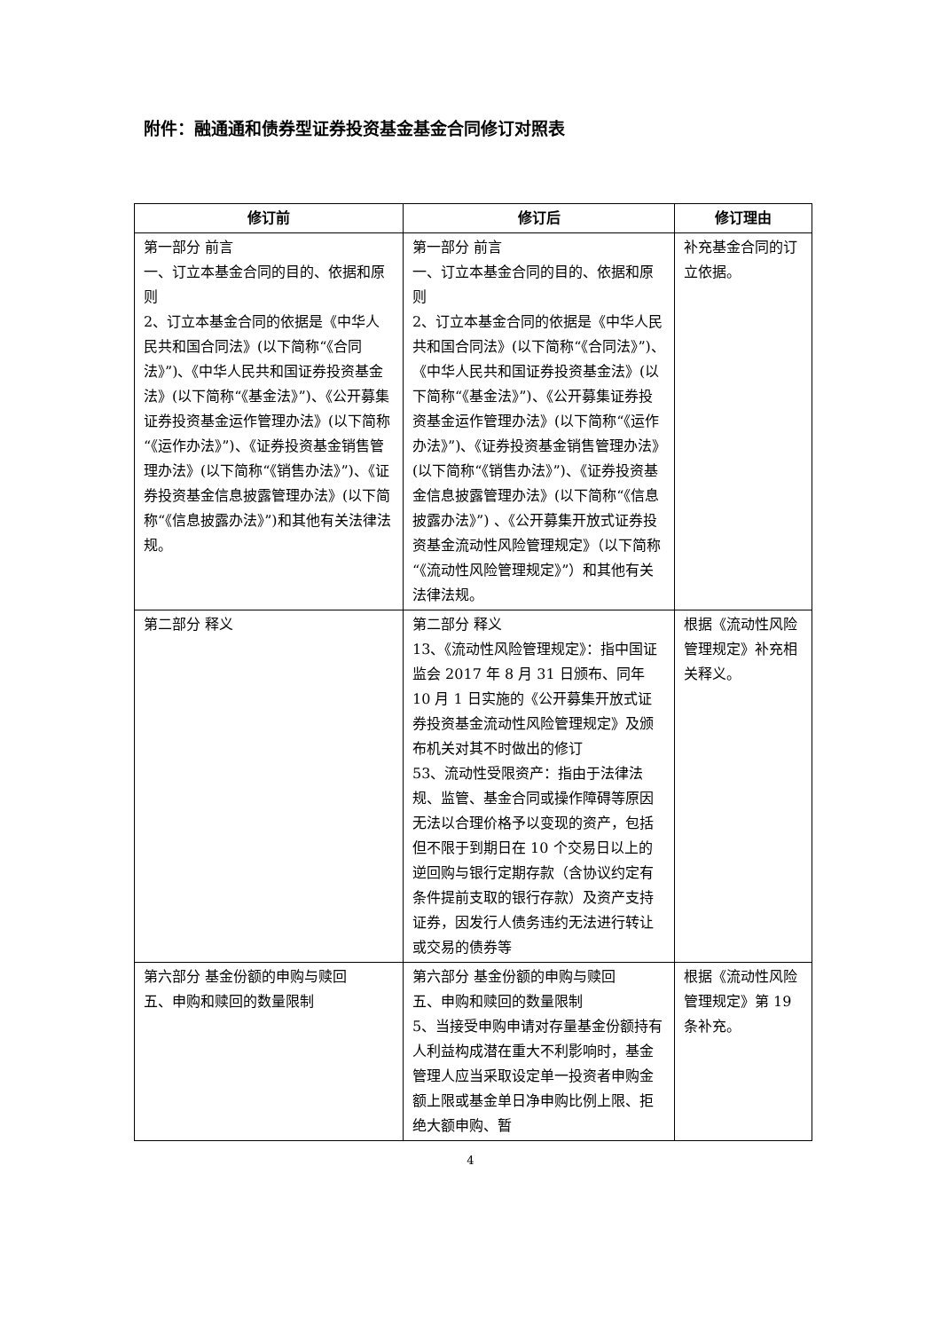附件：融通通和债券型证券投资基金基金合同修订对照表
| 修订前 | 修订后 | 修订理由 |
| --- | --- | --- |
| 第一部分 前言 一、订立本基金合同的目的、依据和原则 2、订立本基金合同的依据是《中华人民共和国合同法》(以下简称“《合同法》”)、《中华人民共和国证券投资基金法》(以下简称“《基金法》”)、《公开募集证券投资基金运作管理办法》(以下简称“《运作办法》”)、《证券投资基金销售管理办法》(以下简称“《销售办法》”)、《证券投资基金信息披露管理办法》(以下简称“《信息披露办法》”)和其他有关法律法规。 | 第一部分 前言 一、订立本基金合同的目的、依据和原则 2、订立本基金合同的依据是《中华人民共和国合同法》(以下简称“《合同法》”)、《中华人民共和国证券投资基金法》(以下简称“《基金法》”)、《公开募集证券投资基金运作管理办法》(以下简称“《运作办法》”)、《证券投资基金销售管理办法》(以下简称“《销售办法》”)、《证券投资基金信息披露管理办法》(以下简称“《信息披露办法》”) 、《公开募集开放式证券投资基金流动性风险管理规定》（以下简称“《流动性风险管理规定》”）和其他有关法律法规。 | 补充基金合同的订立依据。 |
| 第二部分 释义 | 第二部分 释义 13、《流动性风险管理规定》：指中国证监会 2017 年 8 月 31 日颁布、同年 10 月 1 日实施的《公开募集开放式证券投资基金流动性风险管理规定》及颁布机关对其不时做出的修订 53、流动性受限资产：指由于法律法规、监管、基金合同或操作障碍等原因无法以合理价格予以变现的资产，包括但不限于到期日在 10 个交易日以上的逆回购与银行定期存款（含协议约定有条件提前支取的银行存款）及资产支持证券，因发行人债务违约无法进行转让或交易的债券等 | 根据《流动性风险管理规定》补充相关释义。 |
| 第六部分 基金份额的申购与赎回 五、申购和赎回的数量限制 | 第六部分 基金份额的申购与赎回 五、申购和赎回的数量限制 5、当接受申购申请对存量基金份额持有人利益构成潜在重大不利影响时，基金管理人应当采取设定单一投资者申购金额上限或基金单日净申购比例上限、拒绝大额申购、暂 | 根据《流动性风险管理规定》第 19 条补充。 |
4